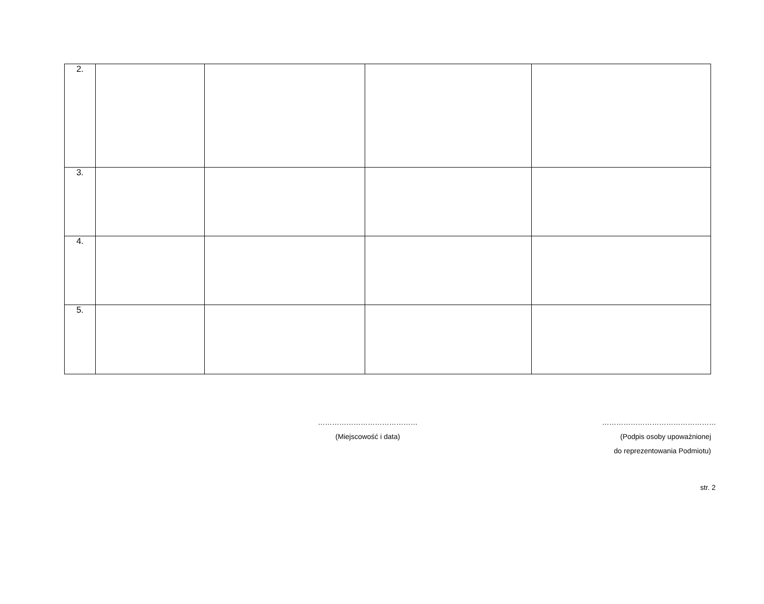| 2. | | | | |
| 3. | | | | |
| 4. | | | | |
| 5. | | | | |
……………………………………
(Miejscowość i data)
…………………………………………
(Podpis osoby upoważnionej
do reprezentowania Podmiotu)
str. 2